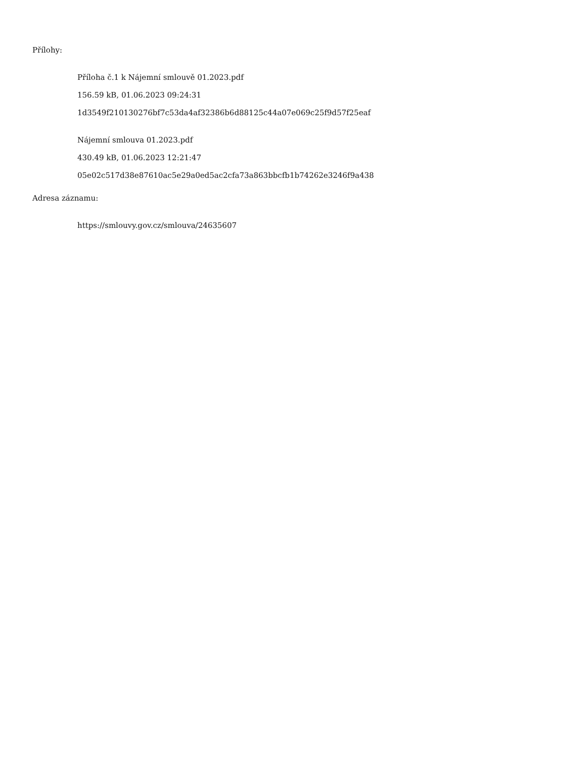Přílohy:
Příloha č.1 k Nájemní smlouvě 01.2023.pdf
156.59 kB, 01.06.2023 09:24:31
1d3549f210130276bf7c53da4af32386b6d88125c44a07e069c25f9d57f25eaf
Nájemní smlouva 01.2023.pdf
430.49 kB, 01.06.2023 12:21:47
05e02c517d38e87610ac5e29a0ed5ac2cfa73a863bbcfb1b74262e3246f9a438
Adresa záznamu:
https://smlouvy.gov.cz/smlouva/24635607